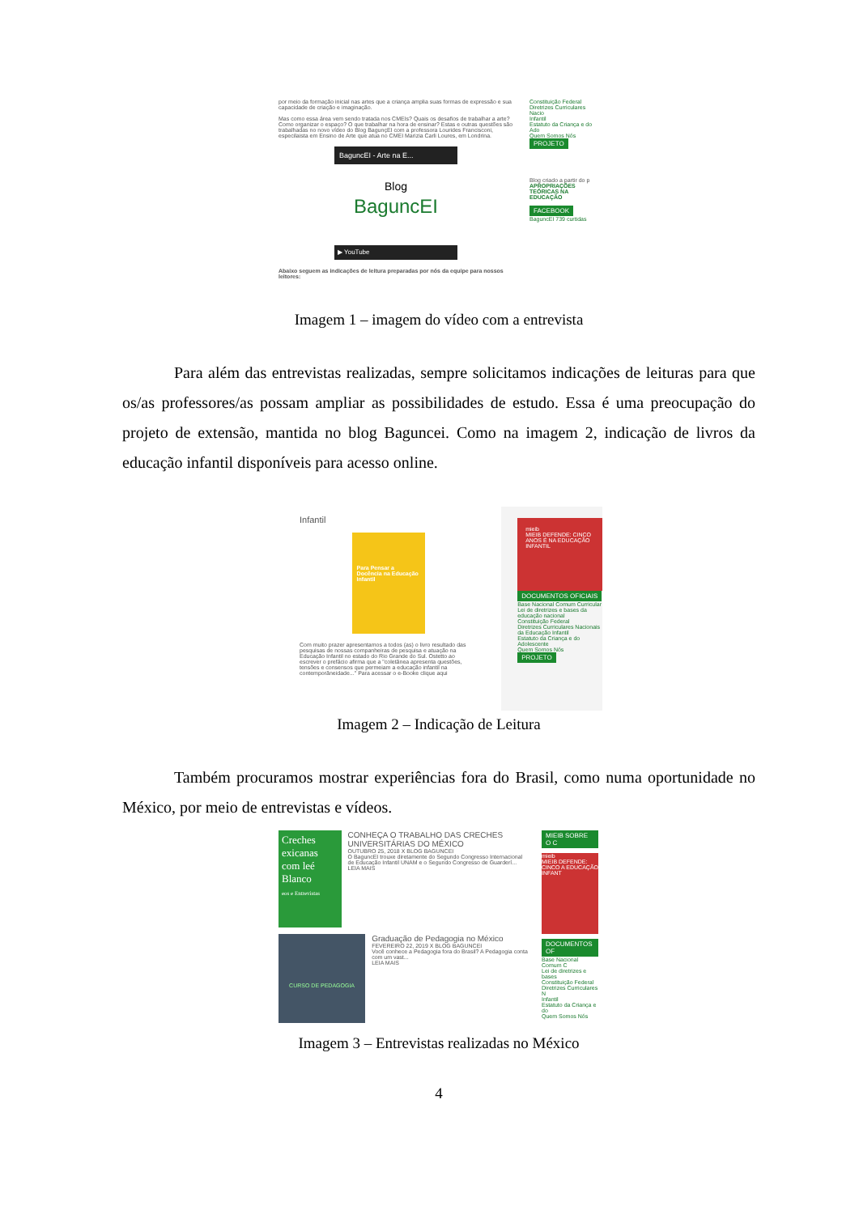por meio da formação inicial nas artes que a criança amplia suas formas de expressão e sua capacidade de criação e imaginação.
Mas como essa área vem sendo tratada nos CMEIs? Quais os desafios de trabalhar a arte? Como organizar o espaço? O que trabalhar na hora de ensinar? Estas e outras questões são trabalhadas no novo vídeo do Blog BagunçEI com a professora Lourides Francisconi, especilaista em Ensino de Arte que atua no CMEI Marizia Carli Loures, em Londrina.
BaguncEI - Arte na E...
Blog
BaguncEI
▶ YouTube
Abaixo seguem as indicações de leitura preparadas por nós da equipe para nossos leitores:
Constituição Federal
Diretrizes Curriculares Nacio
Infantil
Estatuto da Criança e do Ado
Quem Somos Nós
PROJETO
Blog criado a partir do p
APROPRIAÇÕES TEÓRICAS NA EDUCAÇÃO
FACEBOOK
BaguncEI 739 curtidas
Imagem 1 – imagem do vídeo com a entrevista
Para além das entrevistas realizadas, sempre solicitamos indicações de leituras para que os/as professores/as possam ampliar as possibilidades de estudo. Essa é uma preocupação do projeto de extensão, mantida no blog Baguncei. Como na imagem 2, indicação de livros da educação infantil disponíveis para acesso online.
Infantil
Para Pensar a Docência na Educação Infantil
Com muito prazer apresentamos a todos (as) o livro resultado das pesquisas de nossas companheiras de pesquisa e atuação na Educação Infantil no estado do Rio Grande do Sul. Ostetto ao escrever o prefácio afirma que a "coletânea apresenta questões, tensões e consensos que permeiam a educação infantil na contemporâneidade..." Para acessar o e-Booke clique aqui
mieib
MIEIB DEFENDE: CINCO ANOS É NA EDUCAÇÃO INFANTIL
DOCUMENTOS OFICIAIS
Base Nacional Comum Curricular
Lei de diretrizes e bases da educação nacional
Constituição Federal
Diretrizes Curriculares Nacionais da Educação Infantil
Estatuto da Criança e do Adolescente
Quem Somos Nós
PROJETO
Imagem 2 – Indicação de Leitura
Também procuramos mostrar experiências fora do Brasil, como numa oportunidade no México, por meio de entrevistas e vídeos.
Creches exicanas com leé Blanco
eos e Entrevistas
CONHEÇA O TRABALHO DAS CRECHES UNIVERSITÁRIAS DO MÉXICO
OUTUBRO 25, 2018 X BLOG BAGUNCEI
O BaguncEI trouxe diretamente do Segundo Congresso Internacional de Educação Infantil UNAM e o Segundo Congresso de Guarderí...
LEIA MAIS
CURSO DE PEDAGOGIA
Graduação de Pedagogia no México
FEVEREIRO 22, 2019 X BLOG BAGUNCEI
Você conhece a Pedagogia fora do Brasil? A Pedagogia conta com um vast...
LEIA MAIS
MIEIB SOBRE O C
mieib
MIEIB DEFENDE: CINCO A EDUCAÇÃO INFANT
DOCUMENTOS OF
Base Nacional Comum C
Lei de diretrizes e bases
Constituição Federal
Diretrizes Curriculares N
Infantil
Estatuto da Criança e do
Quem Somos Nós
Imagem 3 – Entrevistas realizadas no México
4